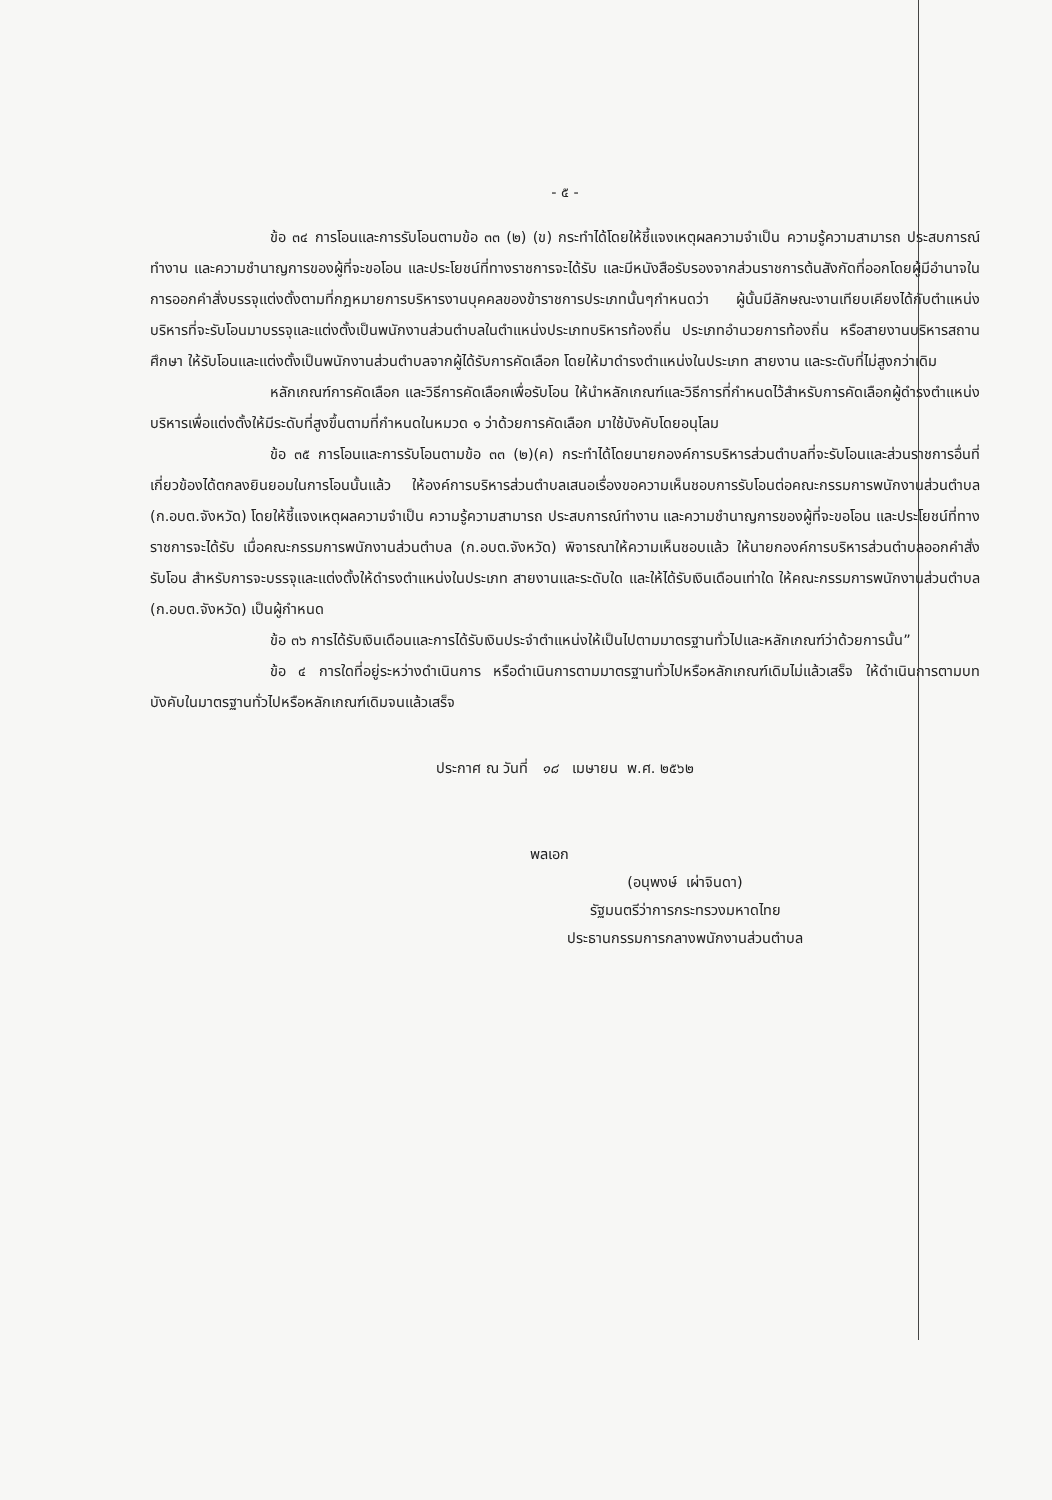- ๕ -
ข้อ ๓๔ การโอนและการรับโอนตามข้อ ๓๓ (๒) (ข) กระทำได้โดยให้ชี้แจงเหตุผลความจำเป็น ความรู้ความสามารถ ประสบการณ์ทำงาน และความชำนาญการของผู้ที่จะขอโอน และประโยชน์ที่ทางราชการจะได้รับ และมีหนังสือรับรองจากส่วนราชการต้นสังกัดที่ออกโดยผู้มีอำนาจในการออกคำสั่งบรรจุแต่งตั้งตามที่กฎหมายการบริหารงานบุคคลของข้าราชการประเภทนั้นๆกำหนดว่า ผู้นั้นมีลักษณะงานเทียบเคียงได้กับตำแหน่งบริหารที่จะรับโอนมาบรรจุและแต่งตั้งเป็นพนักงานส่วนตำบลในตำแหน่งประเภทบริหารท้องถิ่น ประเภทอำนวยการท้องถิ่น หรือสายงานบริหารสถานศึกษา ให้รับโอนและแต่งตั้งเป็นพนักงานส่วนตำบลจากผู้ได้รับการคัดเลือก โดยให้มาดำรงตำแหน่งในประเภท สายงาน และระดับที่ไม่สูงกว่าเดิม
หลักเกณฑ์การคัดเลือก และวิธีการคัดเลือกเพื่อรับโอน ให้นำหลักเกณฑ์และวิธีการที่กำหนดไว้สำหรับการคัดเลือกผู้ดำรงตำแหน่งบริหารเพื่อแต่งตั้งให้มีระดับที่สูงขึ้นตามที่กำหนดในหมวด ๑ ว่าด้วยการคัดเลือก มาใช้บังคับโดยอนุโลม
ข้อ ๓๕ การโอนและการรับโอนตามข้อ ๓๓ (๒)(ค) กระทำได้โดยนายกองค์การบริหารส่วนตำบลที่จะรับโอนและส่วนราชการอื่นที่เกี่ยวข้องได้ตกลงยินยอมในการโอนนั้นแล้ว ให้องค์การบริหารส่วนตำบลเสนอเรื่องขอความเห็นชอบการรับโอนต่อคณะกรรมการพนักงานส่วนตำบล (ก.อบต.จังหวัด) โดยให้ชี้แจงเหตุผลความจำเป็น ความรู้ความสามารถ ประสบการณ์ทำงาน และความชำนาญการของผู้ที่จะขอโอน และประโยชน์ที่ทางราชการจะได้รับ เมื่อคณะกรรมการพนักงานส่วนตำบล (ก.อบต.จังหวัด) พิจารณาให้ความเห็นชอบแล้ว ให้นายกองค์การบริหารส่วนตำบลออกคำสั่งรับโอน สำหรับการจะบรรจุและแต่งตั้งให้ดำรงตำแหน่งในประเภท สายงานและระดับใด และให้ได้รับเงินเดือนเท่าใด ให้คณะกรรมการพนักงานส่วนตำบล (ก.อบต.จังหวัด) เป็นผู้กำหนด
ข้อ ๓๖ การได้รับเงินเดือนและการได้รับเงินประจำตำแหน่งให้เป็นไปตามมาตรฐานทั่วไปและหลักเกณฑ์ว่าด้วยการนั้น”
ข้อ ๔ การใดที่อยู่ระหว่างดำเนินการ หรือดำเนินการตามมาตรฐานทั่วไปหรือหลักเกณฑ์เดิมไม่แล้วเสร็จ ให้ดำเนินการตามบทบังคับในมาตรฐานทั่วไปหรือหลักเกณฑ์เดิมจนแล้วเสร็จ
ประกาศ ณ วันที่ ๑๘ เมษายน พ.ศ. ๒๕๖๒
พลเอก
(อนุพงษ์ เผ่าจินดา)
รัฐมนตรีว่าการกระทรวงมหาดไทย
ประธานกรรมการกลางพนักงานส่วนตำบล